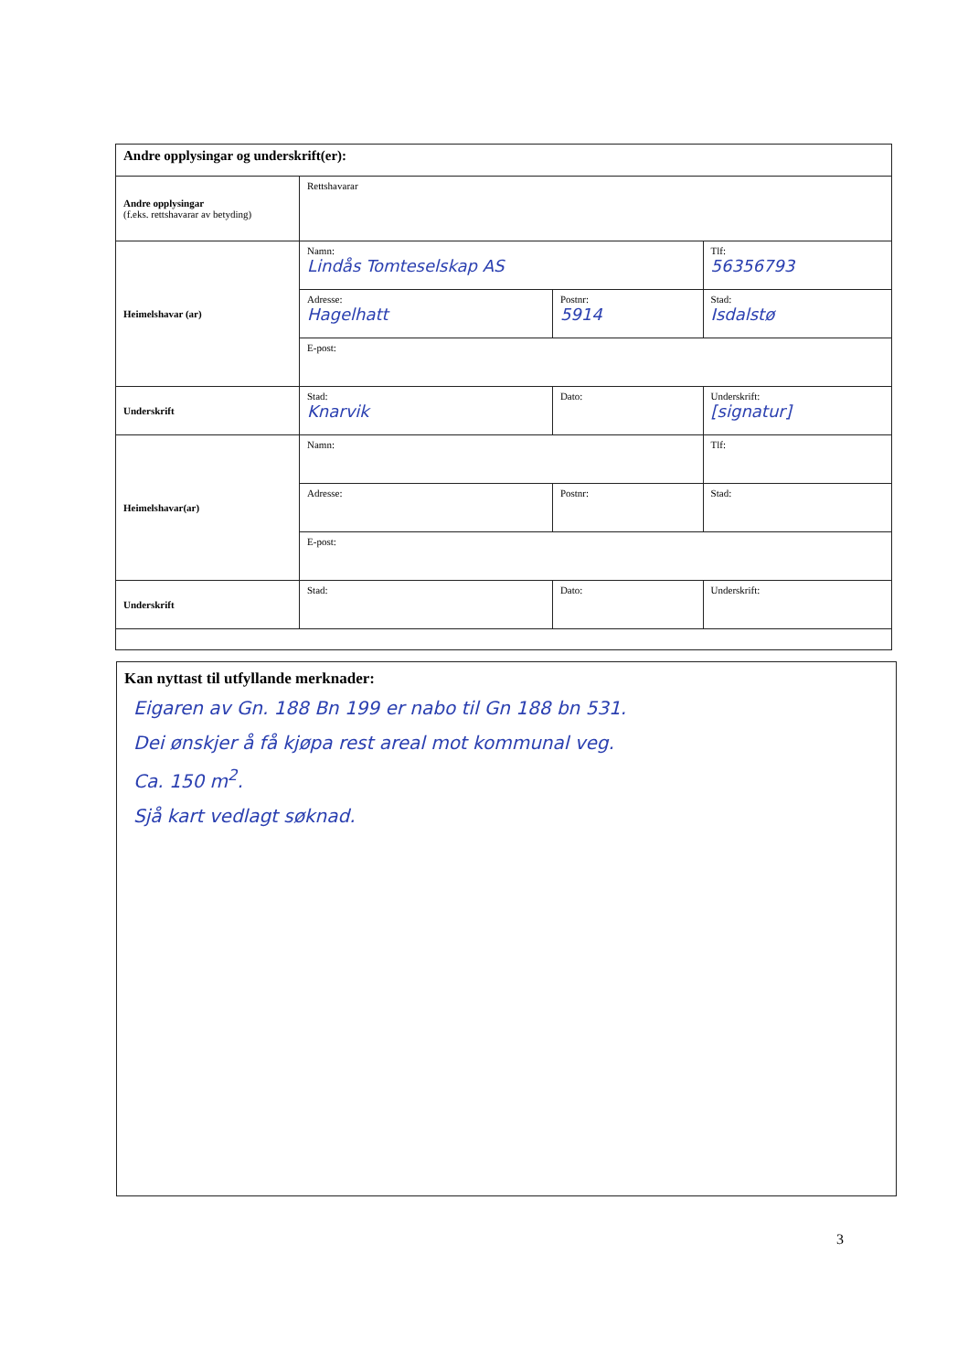| Andre opplysingar og underskrift(er): | | | | |
| Andre opplysingar (f.eks. rettshavarar av betyding) | Rettshavarar | | | |
| Heimelshavar (ar) | Namn: Lindås Tomteselskap AS | | | Tlf: 56356793 |
| | Adresse: Hagelhatt | Postnr: 5914 | Stad: Isdalstø | |
| | E-post: | | | |
| Underskrift | Stad: Knarvik | Dato: | Underskrift: [signatur] | |
| Heimelshavar(ar) | Namn: | | | Tlf: |
| | Adresse: | Postnr: | Stad: | |
| | E-post: | | | |
| Underskrift | Stad: | Dato: | Underskrift: | |
Kan nyttast til utfyllande merknader:
Eigaren av Gn. 188 Bn 199 er nabo til Gn 188 bn 531.
Dei ønskjer å få kjøpa rest areal mot kommunal veg.
Ca. 150 m<sup>2</sup>.
Sjå kart vedlagt søknad.
3